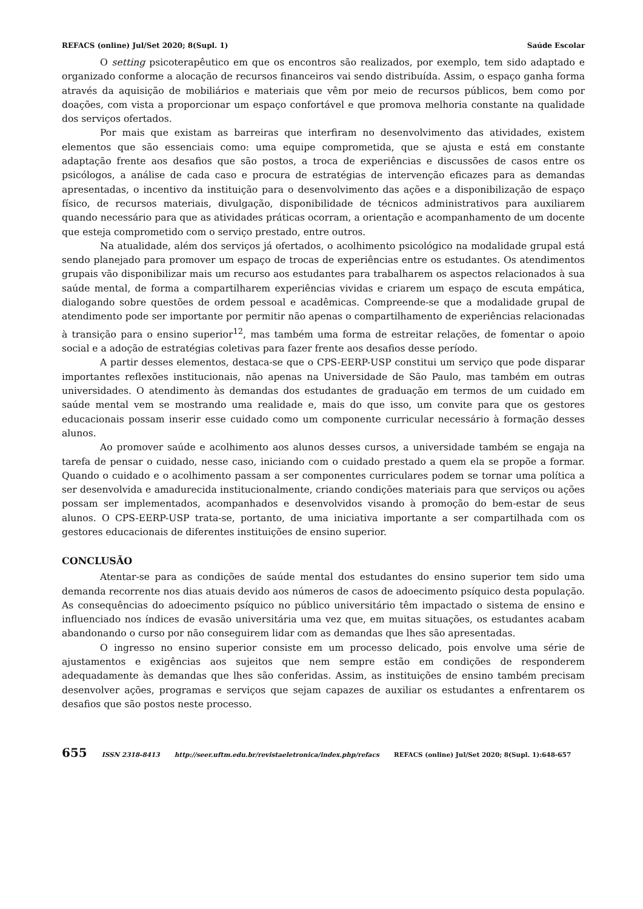REFACS (online) Jul/Set 2020; 8(Supl. 1) Saúde Escolar
O setting psicoterapêutico em que os encontros são realizados, por exemplo, tem sido adaptado e organizado conforme a alocação de recursos financeiros vai sendo distribuída. Assim, o espaço ganha forma através da aquisição de mobiliários e materiais que vêm por meio de recursos públicos, bem como por doações, com vista a proporcionar um espaço confortável e que promova melhoria constante na qualidade dos serviços ofertados.
Por mais que existam as barreiras que interfiram no desenvolvimento das atividades, existem elementos que são essenciais como: uma equipe comprometida, que se ajusta e está em constante adaptação frente aos desafios que são postos, a troca de experiências e discussões de casos entre os psicólogos, a análise de cada caso e procura de estratégias de intervenção eficazes para as demandas apresentadas, o incentivo da instituição para o desenvolvimento das ações e a disponibilização de espaço físico, de recursos materiais, divulgação, disponibilidade de técnicos administrativos para auxiliarem quando necessário para que as atividades práticas ocorram, a orientação e acompanhamento de um docente que esteja comprometido com o serviço prestado, entre outros.
Na atualidade, além dos serviços já ofertados, o acolhimento psicológico na modalidade grupal está sendo planejado para promover um espaço de trocas de experiências entre os estudantes. Os atendimentos grupais vão disponibilizar mais um recurso aos estudantes para trabalharem os aspectos relacionados à sua saúde mental, de forma a compartilharem experiências vividas e criarem um espaço de escuta empática, dialogando sobre questões de ordem pessoal e acadêmicas. Compreende-se que a modalidade grupal de atendimento pode ser importante por permitir não apenas o compartilhamento de experiências relacionadas à transição para o ensino superior<sup>12</sup>, mas também uma forma de estreitar relações, de fomentar o apoio social e a adoção de estratégias coletivas para fazer frente aos desafios desse período.
A partir desses elementos, destaca-se que o CPS-EERP-USP constitui um serviço que pode disparar importantes reflexões institucionais, não apenas na Universidade de São Paulo, mas também em outras universidades. O atendimento às demandas dos estudantes de graduação em termos de um cuidado em saúde mental vem se mostrando uma realidade e, mais do que isso, um convite para que os gestores educacionais possam inserir esse cuidado como um componente curricular necessário à formação desses alunos.
Ao promover saúde e acolhimento aos alunos desses cursos, a universidade também se engaja na tarefa de pensar o cuidado, nesse caso, iniciando com o cuidado prestado a quem ela se propõe a formar. Quando o cuidado e o acolhimento passam a ser componentes curriculares podem se tornar uma política a ser desenvolvida e amadurecida institucionalmente, criando condições materiais para que serviços ou ações possam ser implementados, acompanhados e desenvolvidos visando à promoção do bem-estar de seus alunos. O CPS-EERP-USP trata-se, portanto, de uma iniciativa importante a ser compartilhada com os gestores educacionais de diferentes instituições de ensino superior.
CONCLUSÃO
Atentar-se para as condições de saúde mental dos estudantes do ensino superior tem sido uma demanda recorrente nos dias atuais devido aos números de casos de adoecimento psíquico desta população. As consequências do adoecimento psíquico no público universitário têm impactado o sistema de ensino e influenciado nos índices de evasão universitária uma vez que, em muitas situações, os estudantes acabam abandonando o curso por não conseguirem lidar com as demandas que lhes são apresentadas.
O ingresso no ensino superior consiste em um processo delicado, pois envolve uma série de ajustamentos e exigências aos sujeitos que nem sempre estão em condições de responderem adequadamente às demandas que lhes são conferidas. Assim, as instituições de ensino também precisam desenvolver ações, programas e serviços que sejam capazes de auxiliar os estudantes a enfrentarem os desafios que são postos neste processo.
655 ISSN 2318-8413 http://seer.uftm.edu.br/revistaeletronica/index.php/refacs REFACS (online) Jul/Set 2020; 8(Supl. 1):648-657